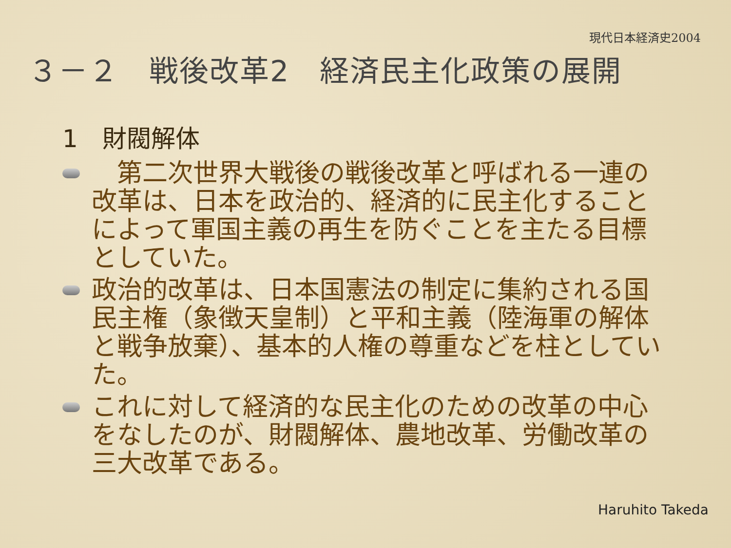現代日本経済史2004
３－２　戦後改革2　経済民主化政策の展開
1　財閥解体
　第二次世界大戦後の戦後改革と呼ばれる一連の改革は、日本を政治的、経済的に民主化することによって軍国主義の再生を防ぐことを主たる目標としていた。
政治的改革は、日本国憲法の制定に集約される国民主権（象徴天皇制）と平和主義（陸海軍の解体と戦争放棄）、基本的人権の尊重などを柱としていた。
これに対して経済的な民主化のための改革の中心をなしたのが、財閥解体、農地改革、労働改革の三大改革である。
Haruhito Takeda